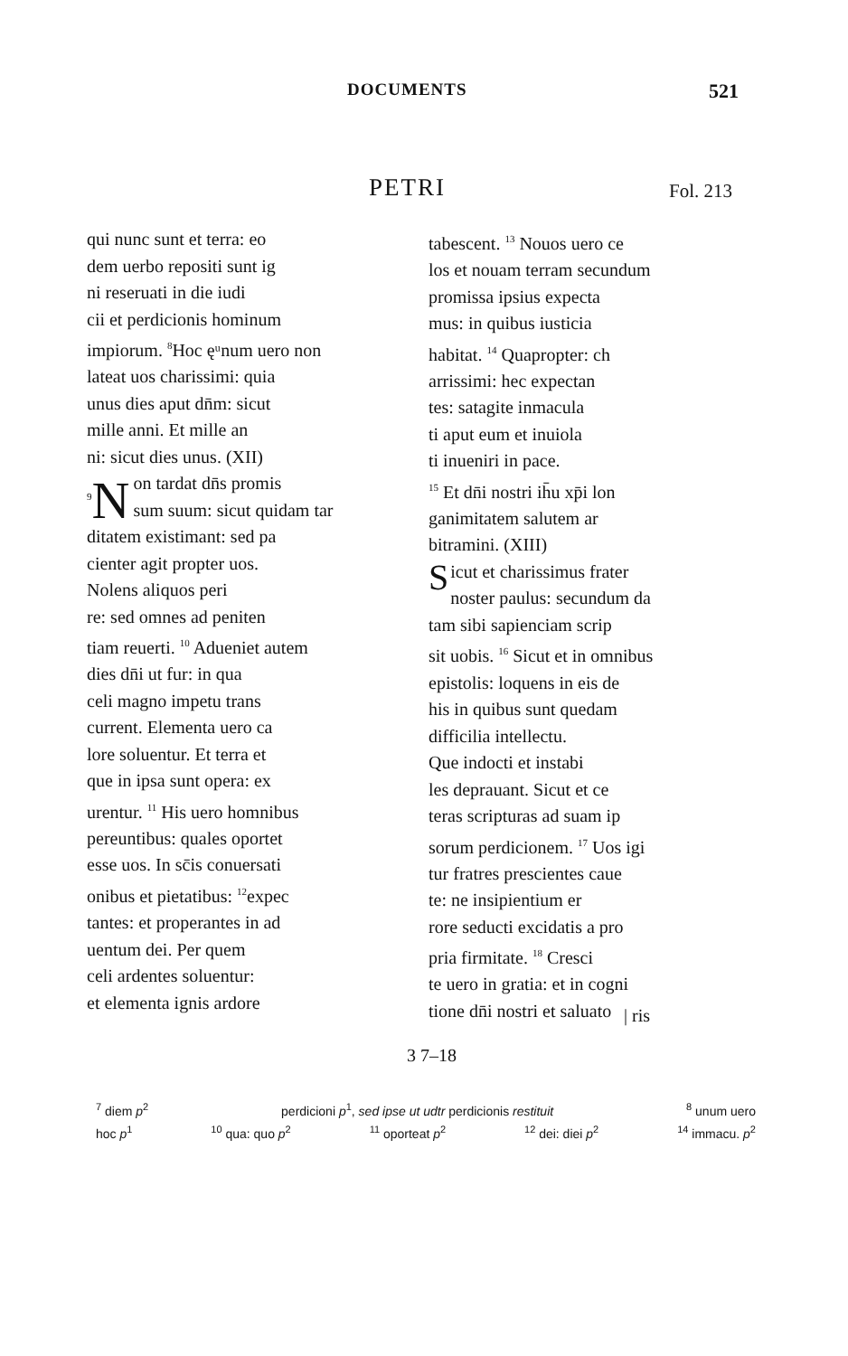DOCUMENTS 521
PETRI Fol. 213
qui nunc sunt et terra: eo
dem uerbo repositi sunt ig
ni reseruati in die iudi
cii et perdicionis hominum
impiorum. <sup>8</sup>Hoc ęᵘnum uero non
lateat uos charissimi: quia
unus dies aput dn̄m: sicut
mille anni. Et mille an
ni: sicut dies unus. (XII)
<sup>9</sup>N on tardat dn̄s promis
sum suum: sicut quidam tar
ditatem existimant: sed pa
cienter agit propter uos.
Nolens aliquos peri
re: sed omnes ad peniten
tiam reuerti. <sup>10</sup> Adueniet autem
dies dn̄i ut fur: in qua
celi magno impetu trans
current. Elementa uero ca
lore soluentur. Et terra et
que in ipsa sunt opera: ex
urentur. <sup>11</sup> His uero homnibus
pereuntibus: quales oportet
esse uos. In sc̄is conuersati
onibus et pietatibus: <sup>12</sup>expec
tantes: et properantes in ad
uentum dei. Per quem
celi ardentes soluentur:
et elementa ignis ardore
tabescent. <sup>13</sup> Nouos uero ce
los et nouam terram secundum
promissa ipsius expecta
mus: in quibus iusticia
habitat. <sup>14</sup> Quapropter: ch
arrissimi: hec expectan
tes: satagite inmacula
ti aput eum et inuiola
ti inueniri in pace.
<sup>15</sup> Et dn̄i nostri ih̄u xp̄i lon
ganimitatem salutem ar
bitramini. (XIII)
Sicut et charissimus frater
noster paulus: secundum da
tam sibi sapienciam scrip
sit uobis. <sup>16</sup> Sicut et in omnibus
epistolis: loquens in eis de
his in quibus sunt quedam
difficilia intellectu.
Que indocti et instabi
les deprauant. Sicut et ce
teras scripturas ad suam ip
sorum perdicionem. <sup>17</sup> Uos igi
tur fratres prescientes caue
te: ne insipientium er
rore seducti excidatis a pro
pria firmitate. <sup>18</sup> Cresci
te uero in gratia: et in cogni
tione dn̄i nostri et saluato
| ris
3 7–18
<sup>7</sup> diem p<sup>2</sup> perdicioni p<sup>1</sup>, sed ipse ut udtr perdicionis restituit <sup>8</sup> unum uero
hoc p<sup>1</sup> <sup>10</sup> qua: quo p<sup>2</sup> <sup>11</sup> oporteat p<sup>2</sup> <sup>12</sup> dei: diei p<sup>2</sup> <sup>14</sup> immacu. p<sup>2</sup>